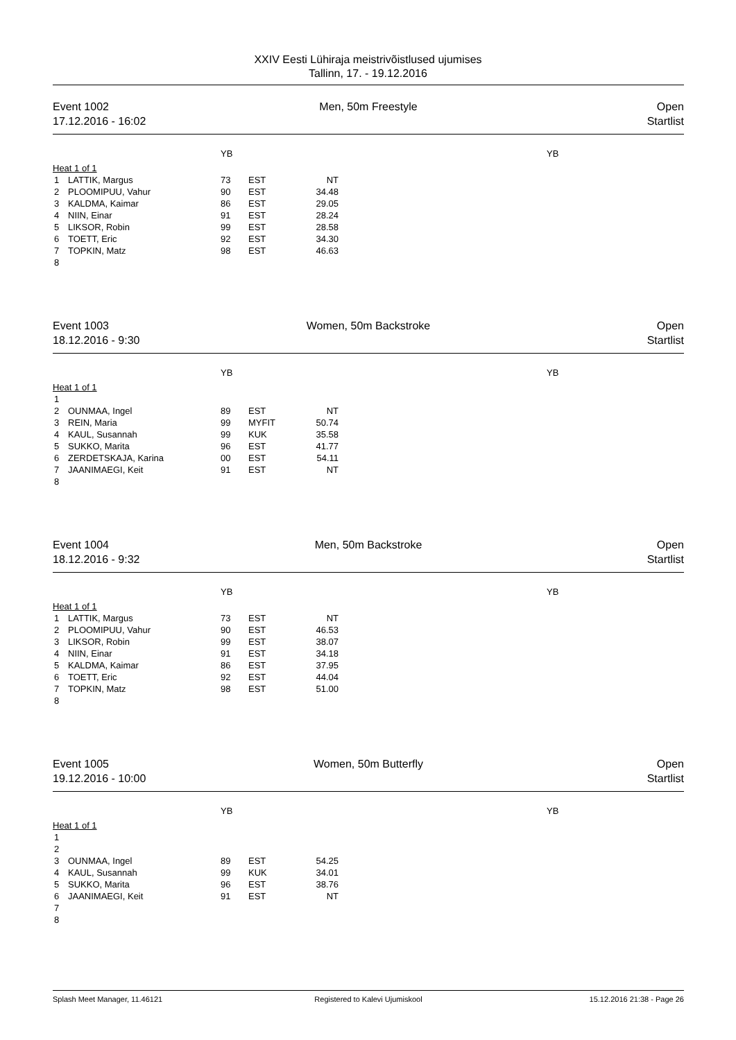XXIV Eesti Lühiraja meistrivõistlused ujumises
Tallinn, 17. - 19.12.2016
Event 1002
17.12.2016 - 16:02
Men, 50m Freestyle Open
Startlist
| | | YB | | | | YB |
| Heat 1 of 1 | | | | | | |
| 1 | LATTIK, Margus | 73 | EST | NT | | |
| 2 | PLOOMIPUU, Vahur | 90 | EST | 34.48 | | |
| 3 | KALDMA, Kaimar | 86 | EST | 29.05 | | |
| 4 | NIIN, Einar | 91 | EST | 28.24 | | |
| 5 | LIKSOR, Robin | 99 | EST | 28.58 | | |
| 6 | TOETT, Eric | 92 | EST | 34.30 | | |
| 7 | TOPKIN, Matz | 98 | EST | 46.63 | | |
| 8 | | | | | | |
Event 1003
18.12.2016 - 9:30
Women, 50m Backstroke Open
Startlist
| | | YB | | | | YB |
| Heat 1 of 1 | | | | | | |
| 1 | | | | | | |
| 2 | OUNMAA, Ingel | 89 | EST | NT | | |
| 3 | REIN, Maria | 99 | MYFIT | 50.74 | | |
| 4 | KAUL, Susannah | 99 | KUK | 35.58 | | |
| 5 | SUKKO, Marita | 96 | EST | 41.77 | | |
| 6 | ZERDETSKAJA, Karina | 00 | EST | 54.11 | | |
| 7 | JAANIMAEGI, Keit | 91 | EST | NT | | |
| 8 | | | | | | |
Event 1004
18.12.2016 - 9:32
Men, 50m Backstroke Open
Startlist
| | | YB | | | | YB |
| Heat 1 of 1 | | | | | | |
| 1 | LATTIK, Margus | 73 | EST | NT | | |
| 2 | PLOOMIPUU, Vahur | 90 | EST | 46.53 | | |
| 3 | LIKSOR, Robin | 99 | EST | 38.07 | | |
| 4 | NIIN, Einar | 91 | EST | 34.18 | | |
| 5 | KALDMA, Kaimar | 86 | EST | 37.95 | | |
| 6 | TOETT, Eric | 92 | EST | 44.04 | | |
| 7 | TOPKIN, Matz | 98 | EST | 51.00 | | |
| 8 | | | | | | |
Event 1005
19.12.2016 - 10:00
Women, 50m Butterfly Open
Startlist
| | | YB | | | | YB |
| Heat 1 of 1 | | | | | | |
| 1 | | | | | | |
| 2 | | | | | | |
| 3 | OUNMAA, Ingel | 89 | EST | 54.25 | | |
| 4 | KAUL, Susannah | 99 | KUK | 34.01 | | |
| 5 | SUKKO, Marita | 96 | EST | 38.76 | | |
| 6 | JAANIMAEGI, Keit | 91 | EST | NT | | |
| 7 | | | | | | |
| 8 | | | | | | |
Splash Meet Manager, 11.46121 Registered to Kalevi Ujumiskool
15.12.2016 21:38 - Page 26